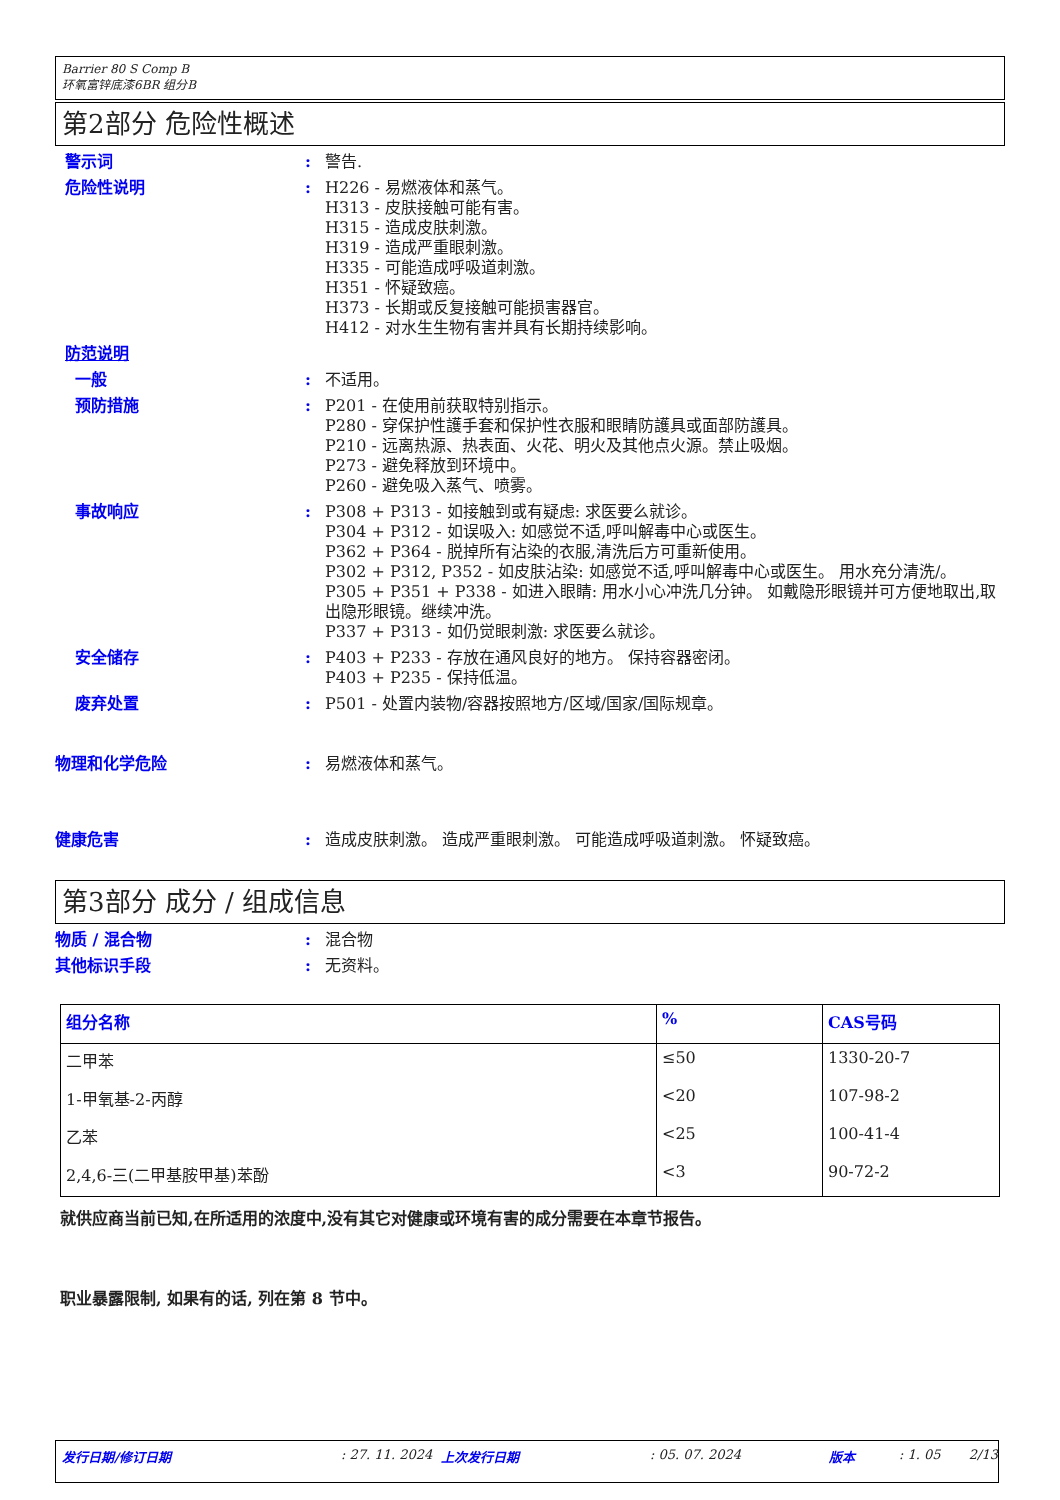Barrier 80 S Comp B
环氧富锌底漆6BR 组分B
第2部分 危险性概述
警示词 : 警告.
危险性说明 : H226 - 易燃液体和蒸气。
H313 - 皮肤接触可能有害。
H315 - 造成皮肤刺激。
H319 - 造成严重眼刺激。
H335 - 可能造成呼吸道刺激。
H351 - 怀疑致癌。
H373 - 长期或反复接触可能损害器官。
H412 - 对水生生物有害并具有长期持续影响。
防范说明
一般 : 不适用。
预防措施 : P201 - 在使用前获取特别指示。
P280 - 穿保护性護手套和保护性衣服和眼睛防護具或面部防護具。
P210 - 远离热源、热表面、火花、明火及其他点火源。禁止吸烟。
P273 - 避免释放到环境中。
P260 - 避免吸入蒸气、喷雾。
事故响应 : P308 + P313 - 如接触到或有疑虑: 求医要么就诊。
P304 + P312 - 如误吸入: 如感觉不适,呼叫解毒中心或医生。
P362 + P364 - 脱掉所有沾染的衣服,清洗后方可重新使用。
P302 + P312, P352 - 如皮肤沾染: 如感觉不适,呼叫解毒中心或医生。 用水充分清洗/。
P305 + P351 + P338 - 如进入眼睛: 用水小心冲洗几分钟。 如戴隐形眼镜并可方便地取出,取出隐形眼镜。继续冲洗。
P337 + P313 - 如仍觉眼刺激: 求医要么就诊。
安全储存 : P403 + P233 - 存放在通风良好的地方。 保持容器密闭。
P403 + P235 - 保持低温。
废弃处置 : P501 - 处置内装物/容器按照地方/区域/国家/国际规章。
物理和化学危险 : 易燃液体和蒸气。
健康危害 : 造成皮肤刺激。 造成严重眼刺激。 可能造成呼吸道刺激。 怀疑致癌。
第3部分 成分 / 组成信息
物质 / 混合物 : 混合物
其他标识手段 : 无资料。
| 组分名称 | % | CAS号码 |
| --- | --- | --- |
| 二甲苯 | ≤50 | 1330-20-7 |
| 1-甲氧基-2-丙醇 | <20 | 107-98-2 |
| 乙苯 | <25 | 100-41-4 |
| 2,4,6-三(二甲基胺甲基)苯酚 | <3 | 90-72-2 |
就供应商当前已知,在所适用的浓度中,没有其它对健康或环境有害的成分需要在本章节报告。
职业暴露限制, 如果有的话, 列在第 8 节中。
发行日期/修订日期: 27. 11. 2024 上次发行日期: 05. 07. 2024 版本: 1. 05 2/13